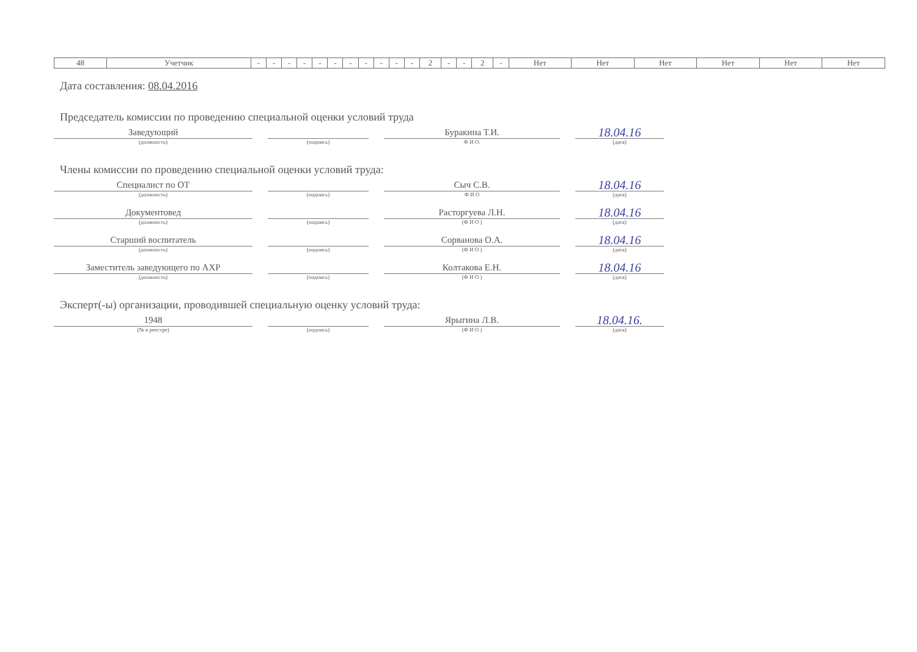| 48 | Учетчик | - | - | - | - | - | - | - | - | - | - | - | 2 | - | - | 2 | - | Нет | Нет | Нет | Нет | Нет | Нет |
Дата составления: 08.04.2016
Председатель комиссии по проведению специальной оценки условий труда
Заведующий
(должность)
(подпись)
Буракина Т.И.
Ф И О.
18.04.16
(дата)
Члены комиссии по проведению специальной оценки условий труда:
Специалист по ОТ
(должность)
(подпись)
Сыч С.В.
Ф И О
18.04.16
(дата)
Документовед
(должность)
(подпись)
Расторгуева Л.Н.
(Ф И О )
18.04.16
(дата)
Старший воспитатель
(должность)
(подпись)
Сорванова О.А.
(Ф И О )
18.04.16
(дата)
Заместитель заведующего по АХР
(должность)
(подпись)
Колтакова Е.Н.
(Ф И О )
18.04.16
(дата)
Эксперт(-ы) организации, проводившей специальную оценку условий труда:
1948
(№ в реестре)
(подпись)
Ярыгина Л.В.
(Ф И О )
18.04.16.
(дата)